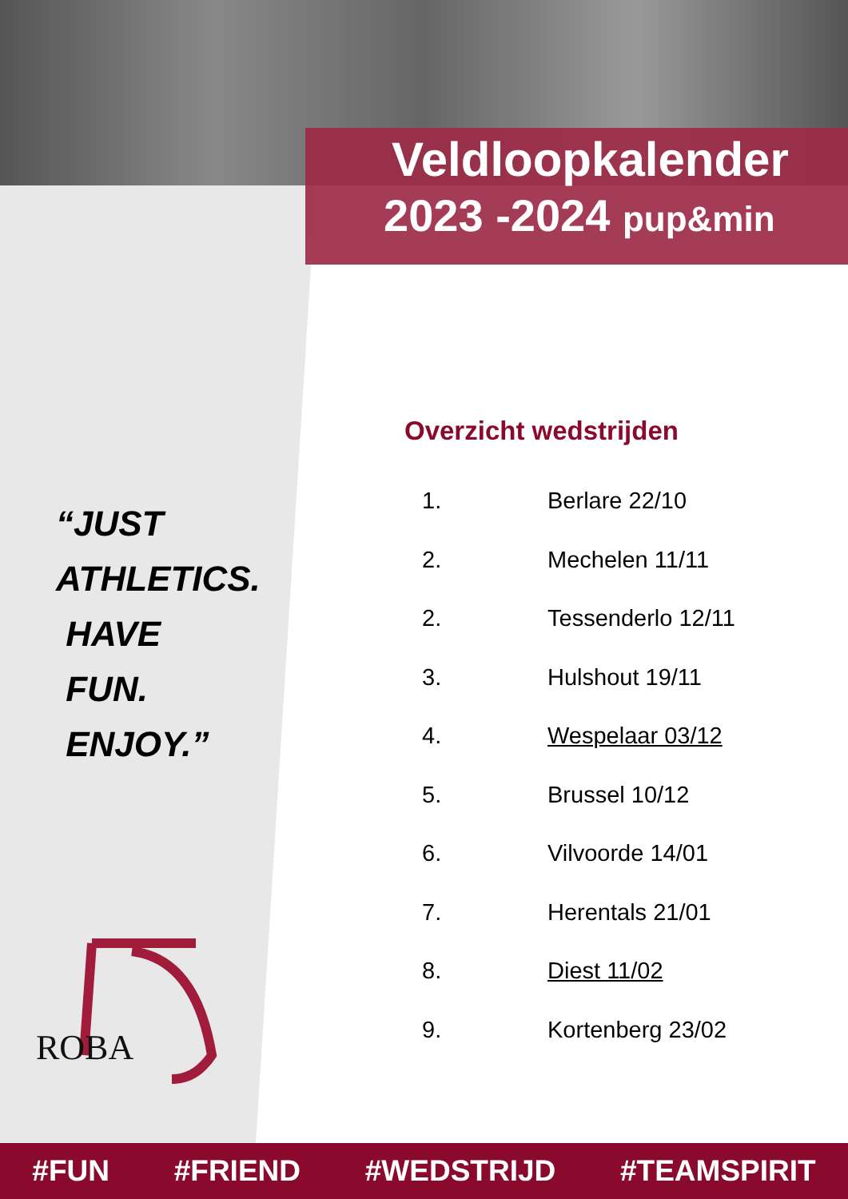Veldloopkalender
2023 -2024 pup&min
“JUST
ATHLETICS.
HAVE
FUN.
ENJOY.”
ROBA
Overzicht wedstrijden
1. Berlare 22/10
2. Mechelen 11/11
2. Tessenderlo 12/11
3. Hulshout 19/11
4. Wespelaar 03/12
5. Brussel 10/12
6. Vilvoorde 14/01
7. Herentals 21/01
8. Diest 11/02
9. Kortenberg 23/02
#FUN #FRIEND #WEDSTRIJD #TEAMSPIRIT